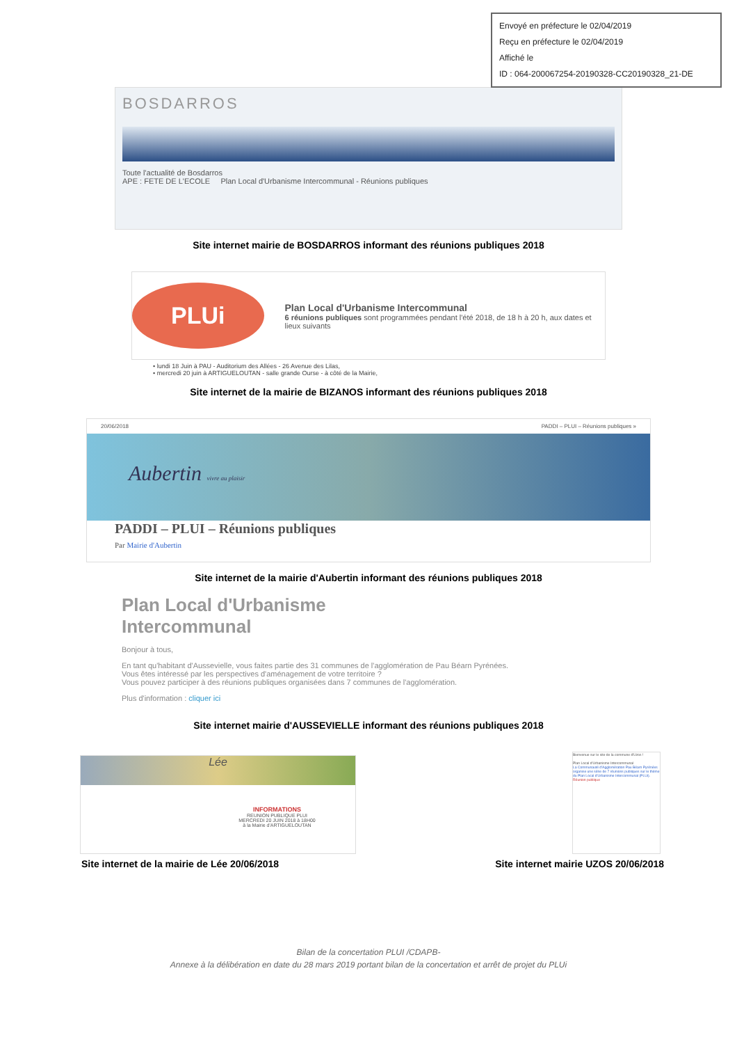Envoyé en préfecture le 02/04/2019
Reçu en préfecture le 02/04/2019
Affiché le
ID : 064-200067254-20190328-CC20190328_21-DE
BOSDARROS
Toute l'actualité de Bosdarros
APE : FETE DE L'ECOLE Plan Local d'Urbanisme Intercommunal - Réunions publiques
Site internet mairie de BOSDARROS informant des réunions publiques 2018
PLUi
Plan Local d'Urbanisme Intercommunal
6 réunions publiques sont programmées pendant l'été 2018, de 18 h à 20 h, aux dates et lieux suivants
• lundi 18 Juin à PAU - Auditorium des Allées - 26 Avenue des Lilas,
• mercredi 20 juin à ARTIGUELOUTAN - salle grande Ourse - à côté de la Mairie,
Site internet de la mairie de BIZANOS informant des réunions publiques 2018
20/06/2018 PADDI – PLUI – Réunions publiques »
Aubertin vivre au plaisir
PADDI – PLUI – Réunions publiques
Par Mairie d'Aubertin
Site internet de la mairie d'Aubertin informant des réunions publiques 2018
Plan Local d'Urbanisme
Intercommunal
Bonjour à tous,
En tant qu'habitant d'Aussevielle, vous faites partie des 31 communes de l'agglomération de Pau Béarn Pyrénées.
Vous êtes intéressé par les perspectives d'aménagement de votre territoire ?
Vous pouvez participer à des réunions publiques organisées dans 7 communes de l'agglomération.
Plus d'information : cliquer ici
Site internet mairie d'AUSSEVIELLE informant des réunions publiques 2018
Lée
INFORMATIONS
REUNION PUBLIQUE PLUI
MERCREDI 20 JUIN 2018 à 18H00
à la Mairie d'ARTIGUELOUTAN
Bienvenue sur le site de la commune d'Uzos !
Plan Local d'Urbanisme Intercommunal
La Communauté d'Agglomération Pau Béarn Pyrénées organise une série de 7 réunions publiques sur le thème du Plan Local d'Urbanisme Intercommunal (PLUi).
Réunion publique
Site internet de la mairie de Lée 20/06/2018 Site internet mairie UZOS 20/06/2018
Bilan de la concertation PLUI /CDAPB-
Annexe à la délibération en date du 28 mars 2019 portant bilan de la concertation et arrêt de projet du PLUi